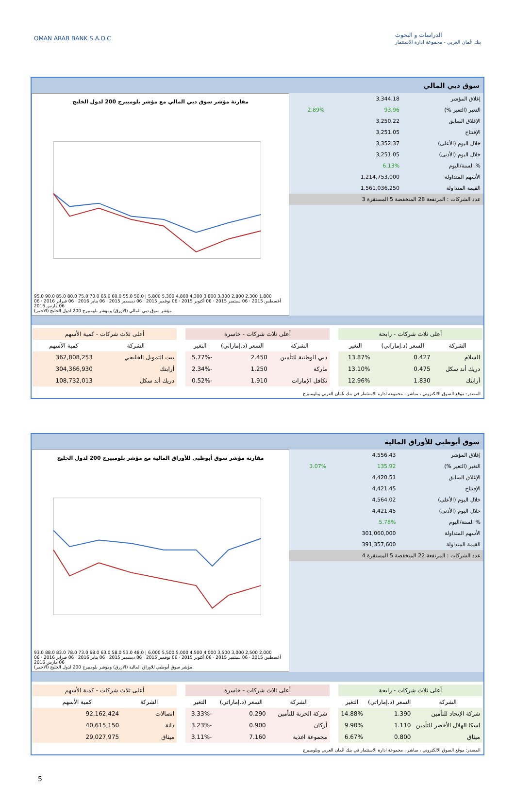OMAN ARAB BANK S.A.O.C
الدراسات و البحوث
بنك عُمان العربي - مجموعة ادارة الاستثمار
سوق دبي المالي
| إغلاق المؤشر | 3,344.18 | |
| التغير (التغير %) | 93.96 | 2.89% |
| الإغلاق السابق | 3,250.22 | |
| الإفتتاح | 3,251.05 | |
| خلال اليوم (الأعلى) | 3,352.37 | |
| خلال اليوم (الأدنى) | 3,251.05 | |
| % السنة/اليوم | 6.13% | |
| الأسهم المتداولة | 1,214,753,000 | |
| القيمة المتداولة | 1,561,036,250 | |
| عدد الشركات : المرتفعة 28 المنخفضة 5 المستقرة 3 | | |
مقارنة مؤشر سوق دبي المالي مع مؤشر بلومبيرج 200 لدول الخليج
95.0 90.0 85.0 80.0 75.0 70.0 65.0 60.0 55.0 50.0 | 5,800 5,300 4,800 4,300 3,800 3,300 2,800 2,300 1,800
06 أغسطس 2015 · 06 سبتمبر 2015 · 06 أكتوبر 2015 · 06 نوفمبر 2015 · 06 ديسمبر 2015 · 06 يناير 2016 · 06 فبراير 2016 · 06 مارس 2016
مؤشر سوق دبي المالي (الازرق) ومؤشر بلومبيرج 200 لدول الخليج (الاحمر)
| أعلى ثلاث شركات - رابحة | | |
| --- | --- | --- |
| الشركة | السعر (د.إماراتي) | التغير |
| السلام | 0.427 | 13.87% |
| دريك أند سكل | 0.475 | 13.10% |
| أرابتك | 1.830 | 12.96% |
| أعلى ثلاث شركات - خاسرة | | |
| --- | --- | --- |
| الشركة | السعر (د.إماراتي) | التغير |
| دبي الوطنية للتأمين | 2.450 | -5.77% |
| ماركة | 1.250 | -2.34% |
| تكافل الإمارات | 1.910 | -0.52% |
| أعلى ثلاث شركات - كمية الأسهم | |
| --- | --- |
| الشركة | كمية الأسهم |
| بيت التمويل الخليجي | 362,808,253 |
| أرابتك | 304,366,930 |
| دريك أند سكل | 108,732,013 |
المصدر: موقع السوق الالكتروني ، مباشر ، مجموعة ادارة الاستثمار في بنك عُمان العربي وبلومبيرج
سوق أبوظبي للأوراق المالية
| إغلاق المؤشر | 4,556.43 | |
| التغير (التغير %) | 135.92 | 3.07% |
| الإغلاق السابق | 4,420.51 | |
| الإفتتاح | 4,421.45 | |
| خلال اليوم (الأعلى) | 4,564.02 | |
| خلال اليوم (الأدنى) | 4,421.45 | |
| % السنة/اليوم | 5.78% | |
| الأسهم المتداولة | 301,060,000 | |
| القيمة المتداولة | 391,357,600 | |
| عدد الشركات : المرتفعة 22 المنخفضة 5 المستقرة 4 | | |
مقارنة مؤشر سوق أبوظبي للأوراق المالية مع مؤشر بلومبيرج 200 لدول الخليج
93.0 88.0 83.0 78.0 73.0 68.0 63.0 58.0 53.0 48.0 | 6,000 5,500 5,000 4,500 4,000 3,500 3,000 2,500 2,000
06 أغسطس 2015 · 06 سبتمبر 2015 · 06 أكتوبر 2015 · 06 نوفمبر 2015 · 06 ديسمبر 2015 · 06 يناير 2016 · 06 فبراير 2016 · 06 مارس 2016
مؤشر سوق أبوظبي للاوراق المالية (الازرق) ومؤشر بلومبيرج 200 لدول الخليج (الاحمر)
| أعلى ثلاث شركات - رابحة | | |
| --- | --- | --- |
| الشركة | السعر (د.إماراتي) | التغير |
| شركة الإتحاد للتأمين | 1.390 | 14.88% |
| اسكا الهلال الأخضر للتأمين | 1.110 | 9.90% |
| ميثاق | 0.800 | 6.67% |
| أعلى ثلاث شركات - خاسرة | | |
| --- | --- | --- |
| الشركة | السعر (د.إماراتي) | التغير |
| شركة الخزنة للتأمين | 0.290 | -3.33% |
| أركان | 0.900 | -3.23% |
| مجموعة اغذية | 7.160 | -3.11% |
| أعلى ثلاث شركات - كمية الأسهم | |
| --- | --- |
| الشركة | كمية الأسهم |
| اتصالات | 92,162,424 |
| دانة | 40,615,150 |
| ميثاق | 29,027,975 |
المصدر: موقع السوق الالكتروني ، مباشر ، مجموعة ادارة الاستثمار في بنك عُمان العربي وبلومبيرج
5